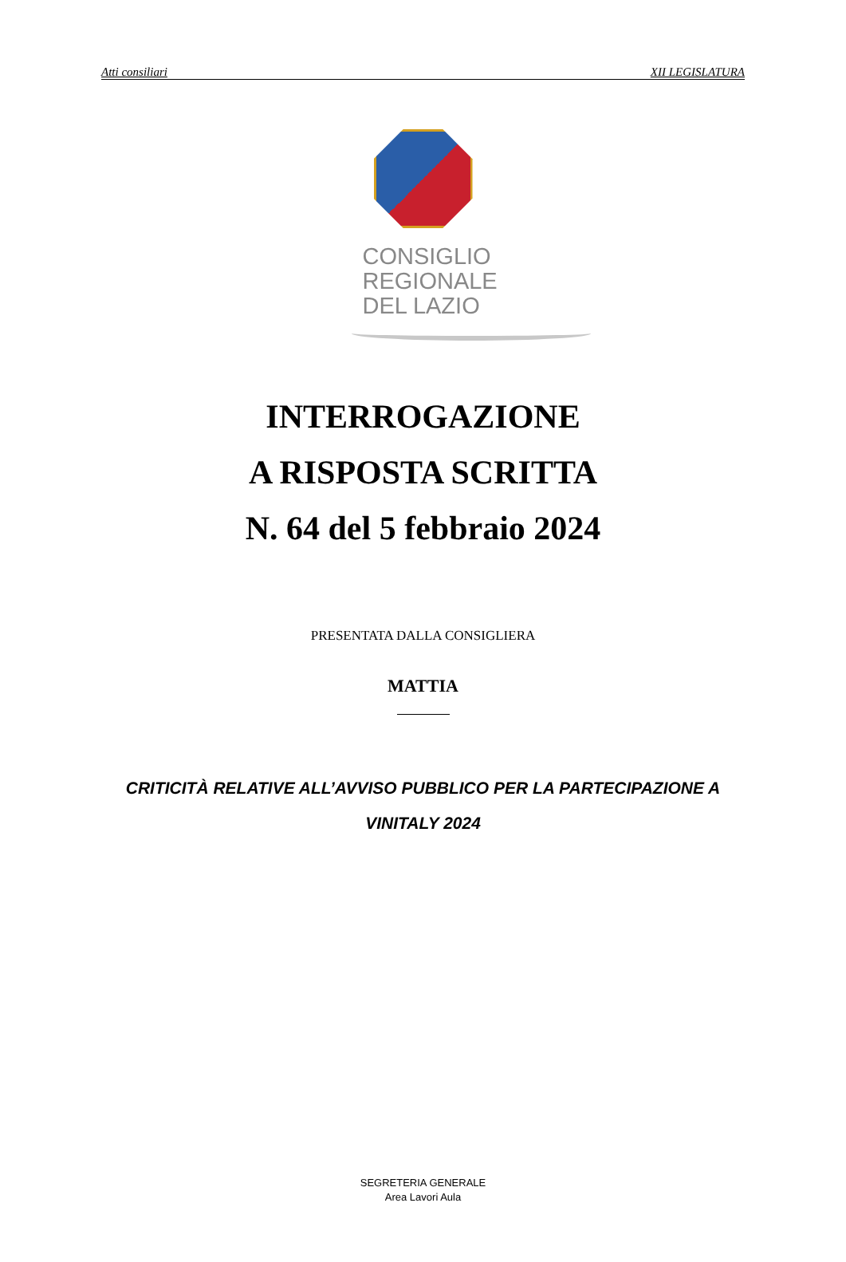Atti consiliari XII LEGISLATURA
CONSIGLIO
REGIONALE
DEL LAZIO
INTERROGAZIONE
A RISPOSTA SCRITTA
N. 64 del 5 febbraio 2024
PRESENTATA DALLA CONSIGLIERA
MATTIA
CRITICITÀ RELATIVE ALL’AVVISO PUBBLICO PER LA PARTECIPAZIONE A VINITALY 2024
SEGRETERIA GENERALE
Area Lavori Aula